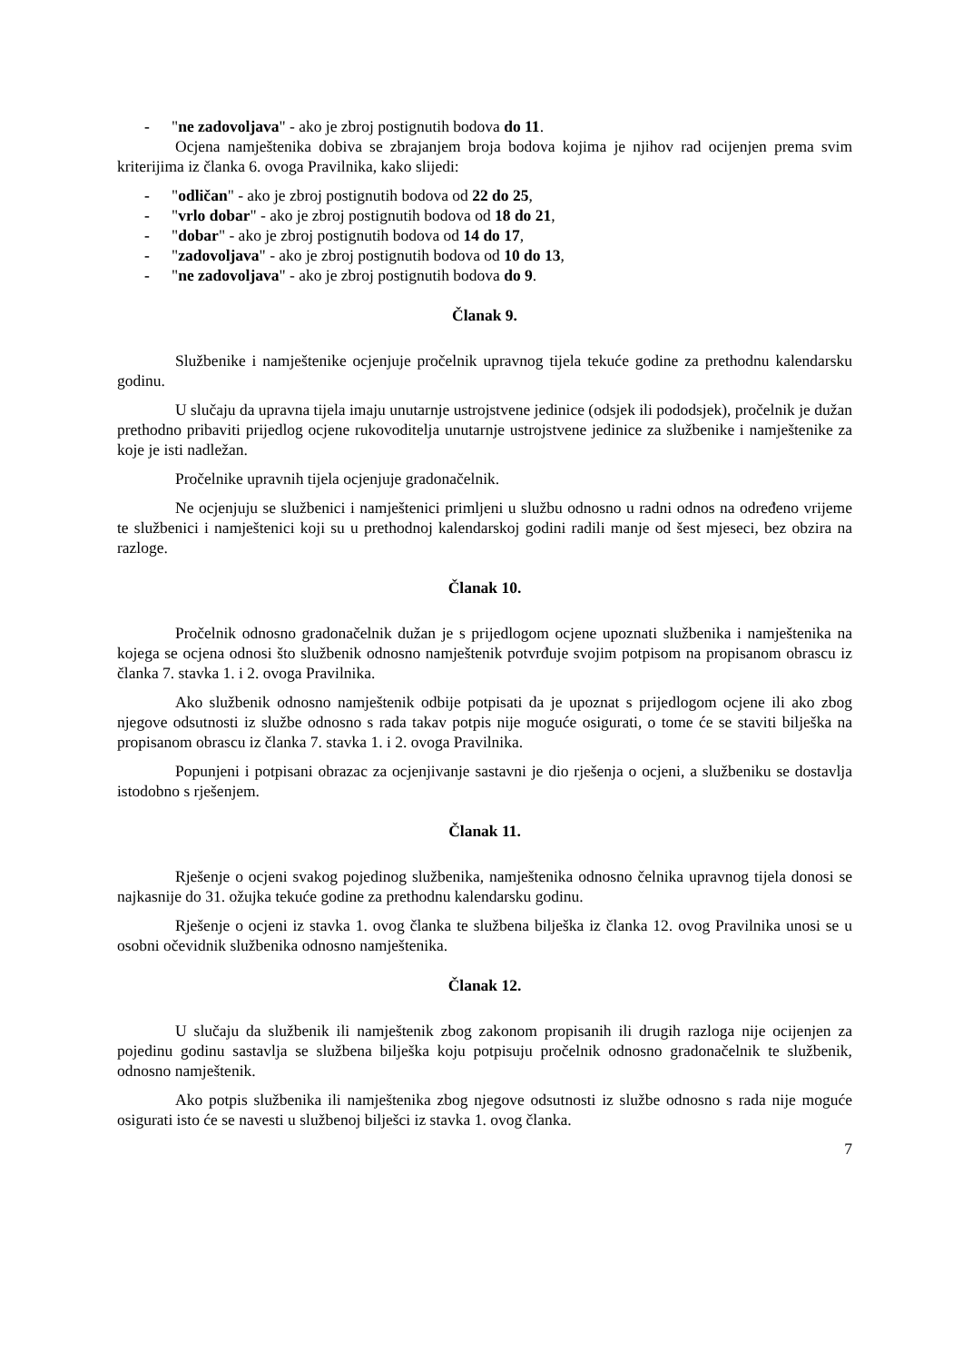- "ne zadovoljava" - ako je zbroj postignutih bodova do 11.
Ocjena namještenika dobiva se zbrajanjem broja bodova kojima je njihov rad ocijenjen prema svim kriterijima iz članka 6. ovoga Pravilnika, kako slijedi:
- "odličan" - ako je zbroj postignutih bodova od 22 do 25,
- "vrlo dobar" - ako je zbroj postignutih bodova od 18 do 21,
- "dobar" - ako je zbroj postignutih bodova od 14 do 17,
- "zadovoljava" - ako je zbroj postignutih bodova od 10 do 13,
- "ne zadovoljava" - ako je zbroj postignutih bodova do 9.
Članak 9.
Službenike i namještenike ocjenjuje pročelnik upravnog tijela tekuće godine za prethodnu kalendarsku godinu.
U slučaju da upravna tijela imaju unutarnje ustrojstvene jedinice (odsjek ili pododsjek), pročelnik je dužan prethodno pribaviti prijedlog ocjene rukovoditelja unutarnje ustrojstvene jedinice za službenike i namještenike za koje je isti nadležan.
Pročelnike upravnih tijela ocjenjuje gradonačelnik.
Ne ocjenjuju se službenici i namještenici primljeni u službu odnosno u radni odnos na određeno vrijeme te službenici i namještenici koji su u prethodnoj kalendarskoj godini radili manje od šest mjeseci, bez obzira na razloge.
Članak 10.
Pročelnik odnosno gradonačelnik dužan je s prijedlogom ocjene upoznati službenika i namještenika na kojega se ocjena odnosi što službenik odnosno namještenik potvrđuje svojim potpisom na propisanom obrascu iz članka 7. stavka 1. i 2. ovoga Pravilnika.
Ako službenik odnosno namještenik odbije potpisati da je upoznat s prijedlogom ocjene ili ako zbog njegove odsutnosti iz službe odnosno s rada takav potpis nije moguće osigurati, o tome će se staviti bilješka na propisanom obrascu iz članka 7. stavka 1. i 2. ovoga Pravilnika.
Popunjeni i potpisani obrazac za ocjenjivanje sastavni je dio rješenja o ocjeni, a službeniku se dostavlja istodobno s rješenjem.
Članak 11.
Rješenje o ocjeni svakog pojedinog službenika, namještenika odnosno čelnika upravnog tijela donosi se najkasnije do 31. ožujka tekuće godine za prethodnu kalendarsku godinu.
Rješenje o ocjeni iz stavka 1. ovog članka te službena bilješka iz članka 12. ovog Pravilnika unosi se u osobni očevidnik službenika odnosno namještenika.
Članak 12.
U slučaju da službenik ili namještenik zbog zakonom propisanih ili drugih razloga nije ocijenjen za pojedinu godinu sastavlja se službena bilješka koju potpisuju pročelnik odnosno gradonačelnik te službenik, odnosno namještenik.
Ako potpis službenika ili namještenika zbog njegove odsutnosti iz službe odnosno s rada nije moguće osigurati isto će se navesti u službenoj bilješci iz stavka 1. ovog članka.
7